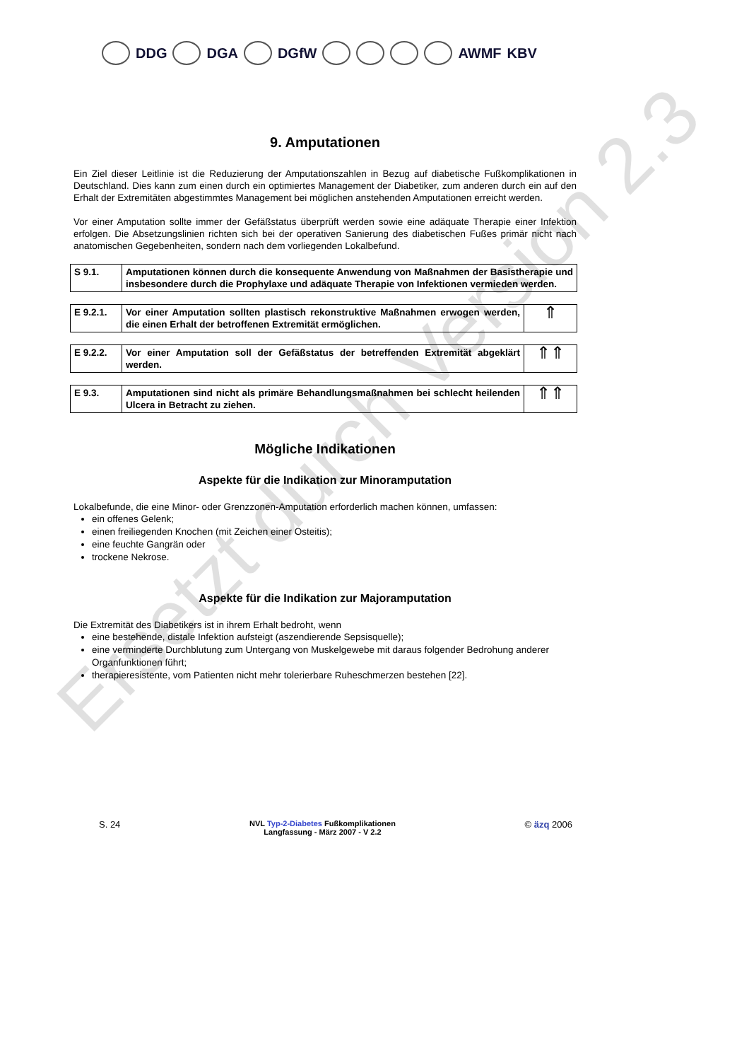Ersetzt durch Version 2.3
DDG DGA DGfW AWMF KBV
9. Amputationen
Ein Ziel dieser Leitlinie ist die Reduzierung der Amputationszahlen in Bezug auf diabetische Fußkomplikationen in Deutschland. Dies kann zum einen durch ein optimiertes Management der Diabetiker, zum anderen durch ein auf den Erhalt der Extremitäten abgestimmtes Management bei möglichen anstehenden Amputationen erreicht werden.
Vor einer Amputation sollte immer der Gefäßstatus überprüft werden sowie eine adäquate Therapie einer Infektion erfolgen. Die Absetzungslinien richten sich bei der operativen Sanierung des diabetischen Fußes primär nicht nach anatomischen Gegebenheiten, sondern nach dem vorliegenden Lokalbefund.
| S 9.1. | Amputationen können durch die konsequente Anwendung von Maßnahmen der Basistherapie und insbesondere durch die Prophylaxe und adäquate Therapie von Infektionen vermieden werden. |
| E 9.2.1. | Vor einer Amputation sollten plastisch rekonstruktive Maßnahmen erwogen werden, die einen Erhalt der betroffenen Extremität ermöglichen. | ⇑ |
| E 9.2.2. | Vor einer Amputation soll der Gefäßstatus der betreffenden Extremität abgeklärt werden. | ⇑⇑ |
| E 9.3. | Amputationen sind nicht als primäre Behandlungsmaßnahmen bei schlecht heilenden Ulcera in Betracht zu ziehen. | ⇑⇑ |
Mögliche Indikationen
Aspekte für die Indikation zur Minoramputation
Lokalbefunde, die eine Minor- oder Grenzzonen-Amputation erforderlich machen können, umfassen:
ein offenes Gelenk;
einen freiliegenden Knochen (mit Zeichen einer Osteitis);
eine feuchte Gangrän oder
trockene Nekrose.
Aspekte für die Indikation zur Majoramputation
Die Extremität des Diabetikers ist in ihrem Erhalt bedroht, wenn
eine bestehende, distale Infektion aufsteigt (aszendierende Sepsisquelle);
eine verminderte Durchblutung zum Untergang von Muskelgewebe mit daraus folgender Bedrohung anderer Organfunktionen führt;
therapieresistente, vom Patienten nicht mehr tolerierbare Ruheschmerzen bestehen [22].
S. 24
NVL Typ-2-Diabetes Fußkomplikationen
Langfassung - März 2007 - V 2.2
© äzq 2006